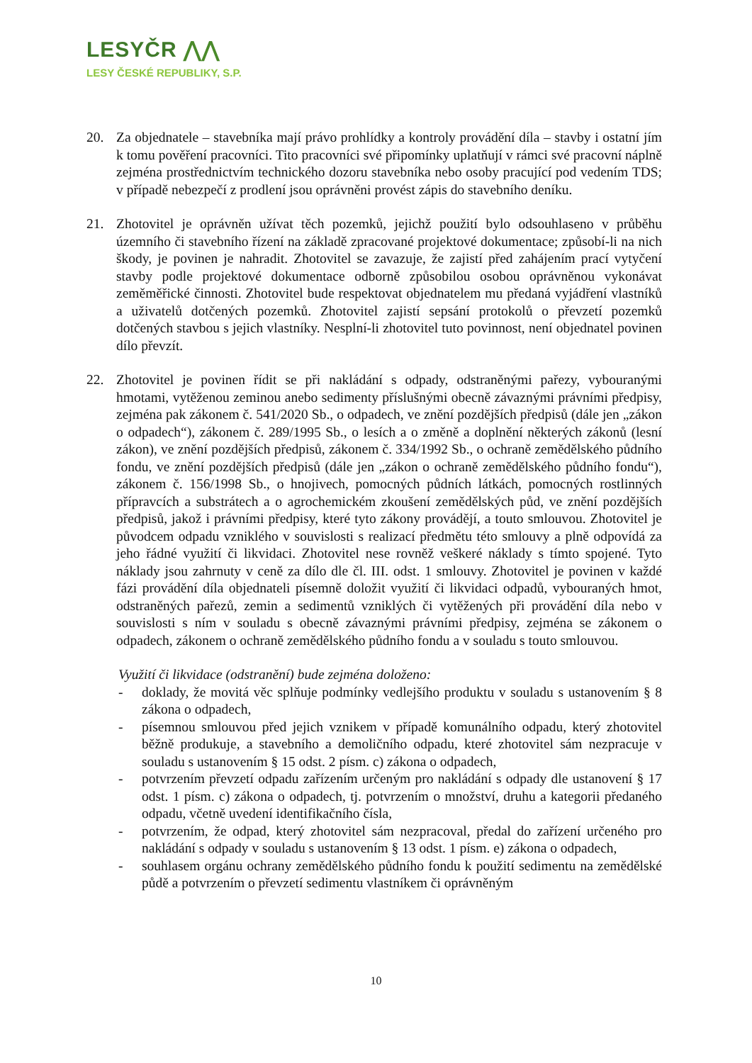LESYČR ⋀⋀
LESY ČESKÉ REPUBLIKY, S.P.
20. Za objednatele – stavebníka mají právo prohlídky a kontroly provádění díla – stavby i ostatní jím k tomu pověření pracovníci. Tito pracovníci své připomínky uplatňují v rámci své pracovní náplně zejména prostřednictvím technického dozoru stavebníka nebo osoby pracující pod vedením TDS; v případě nebezpečí z prodlení jsou oprávněni provést zápis do stavebního deníku.
21. Zhotovitel je oprávněn užívat těch pozemků, jejichž použití bylo odsouhlaseno v průběhu územního či stavebního řízení na základě zpracované projektové dokumentace; způsobí-li na nich škody, je povinen je nahradit. Zhotovitel se zavazuje, že zajistí před zahájením prací vytyčení stavby podle projektové dokumentace odborně způsobilou osobou oprávněnou vykonávat zeměměřické činnosti. Zhotovitel bude respektovat objednatelem mu předaná vyjádření vlastníků a uživatelů dotčených pozemků. Zhotovitel zajistí sepsání protokolů o převzetí pozemků dotčených stavbou s jejich vlastníky. Nesplní-li zhotovitel tuto povinnost, není objednatel povinen dílo převzít.
22. Zhotovitel je povinen řídit se při nakládání s odpady, odstraněnými pařezy, vybouranými hmotami, vytěženou zeminou anebo sedimenty příslušnými obecně závaznými právními předpisy, zejména pak zákonem č. 541/2020 Sb., o odpadech, ve znění pozdějších předpisů (dále jen „zákon o odpadech“), zákonem č. 289/1995 Sb., o lesích a o změně a doplnění některých zákonů (lesní zákon), ve znění pozdějších předpisů, zákonem č. 334/1992 Sb., o ochraně zemědělského půdního fondu, ve znění pozdějších předpisů (dále jen „zákon o ochraně zemědělského půdního fondu“), zákonem č. 156/1998 Sb., o hnojivech, pomocných půdních látkách, pomocných rostlinných přípravcích a substrátech a o agrochemickém zkoušení zemědělských půd, ve znění pozdějších předpisů, jakož i právními předpisy, které tyto zákony provádějí, a touto smlouvou. Zhotovitel je původcem odpadu vzniklého v souvislosti s realizací předmětu této smlouvy a plně odpovídá za jeho řádné využití či likvidaci. Zhotovitel nese rovněž veškeré náklady s tímto spojené. Tyto náklady jsou zahrnuty v ceně za dílo dle čl. III. odst. 1 smlouvy. Zhotovitel je povinen v každé fázi provádění díla objednateli písemně doložit využití či likvidaci odpadů, vybouraných hmot, odstraněných pařezů, zemin a sedimentů vzniklých či vytěžených při provádění díla nebo v souvislosti s ním v souladu s obecně závaznými právními předpisy, zejména se zákonem o odpadech, zákonem o ochraně zemědělského půdního fondu a v souladu s touto smlouvou.
Využití či likvidace (odstranění) bude zejména doloženo:
- doklady, že movitá věc splňuje podmínky vedlejšího produktu v souladu s ustanovením § 8 zákona o odpadech,
- písemnou smlouvou před jejich vznikem v případě komunálního odpadu, který zhotovitel běžně produkuje, a stavebního a demoličního odpadu, které zhotovitel sám nezpracuje v souladu s ustanovením § 15 odst. 2 písm. c) zákona o odpadech,
- potvrzením převzetí odpadu zařízením určeným pro nakládání s odpady dle ustanovení § 17 odst. 1 písm. c) zákona o odpadech, tj. potvrzením o množství, druhu a kategorii předaného odpadu, včetně uvedení identifikačního čísla,
- potvrzením, že odpad, který zhotovitel sám nezpracoval, předal do zařízení určeného pro nakládání s odpady v souladu s ustanovením § 13 odst. 1 písm. e) zákona o odpadech,
- souhlasem orgánu ochrany zemědělského půdního fondu k použití sedimentu na zemědělské půdě a potvrzením o převzetí sedimentu vlastníkem či oprávněným
10